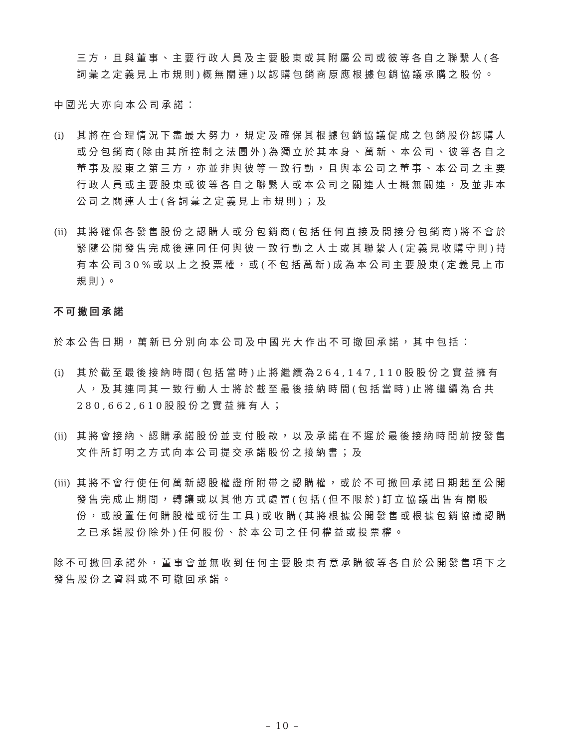三方，且與董事、主要行政人員及主要股東或其附屬公司或彼等各自之聯繫人(各詞彙之定義見上市規則)概無關連)以認購包銷商原應根據包銷協議承購之股份。
中國光大亦向本公司承諾：
(i) 其將在合理情況下盡最大努力，規定及確保其根據包銷協議促成之包銷股份認購人或分包銷商(除由其所控制之法團外)為獨立於其本身、萬新、本公司、彼等各自之董事及股東之第三方，亦並非與彼等一致行動，且與本公司之董事、本公司之主要行政人員或主要股東或彼等各自之聯繫人或本公司之關連人士概無關連，及並非本公司之關連人士(各詞彙之定義見上市規則)；及
(ii) 其將確保各發售股份之認購人或分包銷商(包括任何直接及間接分包銷商)將不會於緊隨公開發售完成後連同任何與彼一致行動之人士或其聯繫人(定義見收購守則)持有本公司30%或以上之投票權，或(不包括萬新)成為本公司主要股東(定義見上市規則)。
不可撤回承諾
於本公告日期，萬新已分別向本公司及中國光大作出不可撤回承諾，其中包括：
(i) 其於截至最後接納時間(包括當時)止將繼續為264,147,110股股份之實益擁有人，及其連同其一致行動人士將於截至最後接納時間(包括當時)止將繼續為合共280,662,610股股份之實益擁有人；
(ii) 其將會接納、認購承諾股份並支付股款，以及承諾在不遲於最後接納時間前按發售文件所訂明之方式向本公司提交承諾股份之接納書；及
(iii) 其將不會行使任何萬新認股權證所附帶之認購權，或於不可撤回承諾日期起至公開發售完成止期間，轉讓或以其他方式處置(包括(但不限於)訂立協議出售有關股份，或設置任何購股權或衍生工具)或收購(其將根據公開發售或根據包銷協議認購之已承諾股份除外)任何股份、於本公司之任何權益或投票權。
除不可撤回承諾外，董事會並無收到任何主要股東有意承購彼等各自於公開發售項下之發售股份之資料或不可撤回承諾。
– 10 –